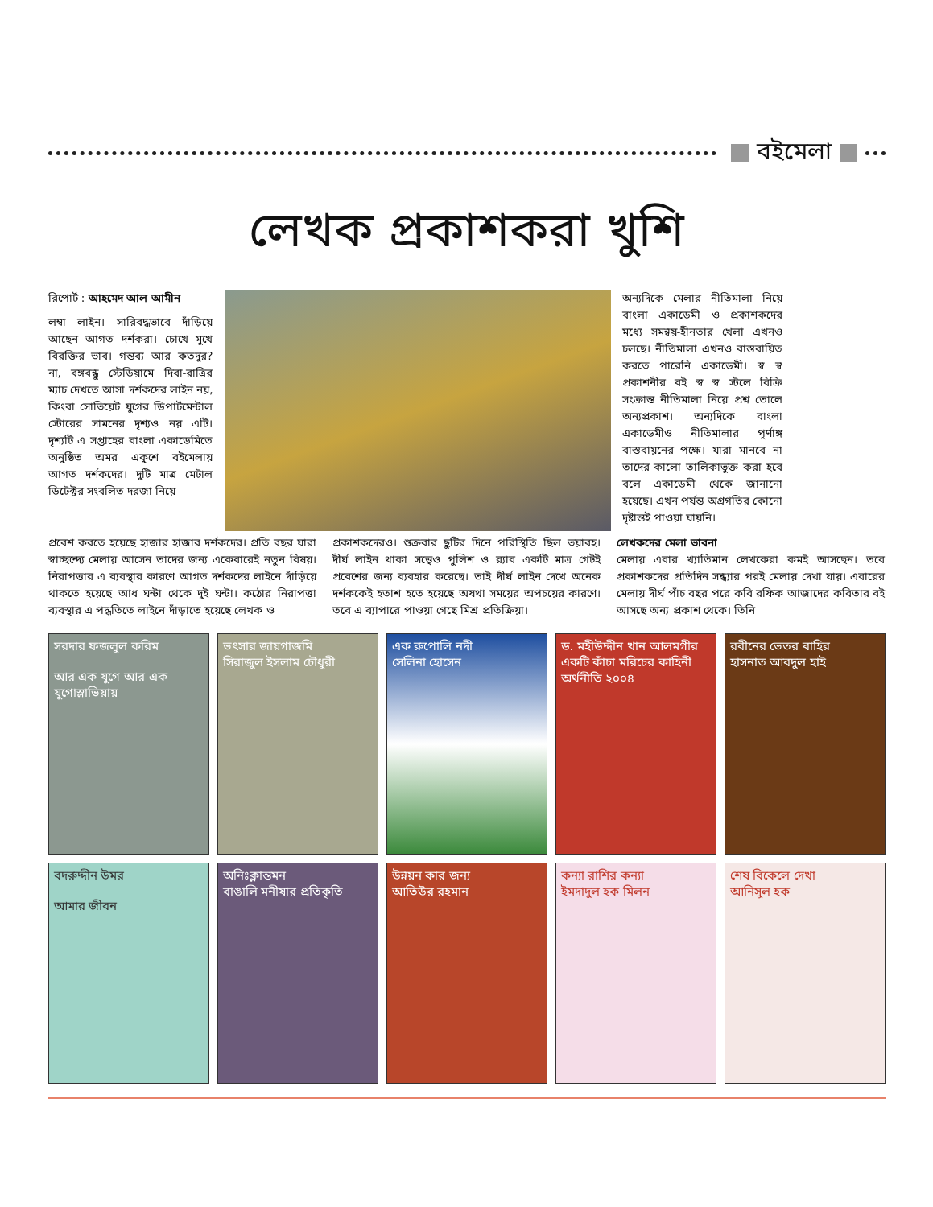বইমেলা
লেখক প্রকাশকরা খুশি
রিপোর্ট : আহমেদ আল আমীন
লম্বা লাইন। সারিবদ্ধভাবে দাঁড়িয়ে আছেন আগত দর্শকরা। চোখে মুখে বিরক্তির ভাব। গন্তব্য আর কতদূর? না, বঙ্গবন্ধু স্টেডিয়ামে দিবা-রাত্রির ম্যাচ দেখতে আসা দর্শকদের লাইন নয়, কিংবা সোভিয়েট যুগের ডিপার্টমেন্টাল স্টোরের সামনের দৃশ্যও নয় এটি। দৃশ্যটি এ সপ্তাহের বাংলা একাডেমিতে অনুষ্ঠিত অমর একুশে বইমেলায় আগত দর্শকদের। দুটি মাত্র মেটাল ডিটেক্টর সংবলিত দরজা নিয়ে
অন্যদিকে মেলার নীতিমালা নিয়ে বাংলা একাডেমী ও প্রকাশকদের মধ্যে সমন্বয়-হীনতার খেলা এখনও চলছে। নীতিমালা এখনও বাস্তবায়িত করতে পারেনি একাডেমী। স্ব স্ব প্রকাশনীর বই স্ব স্ব স্টলে বিক্রি সংক্রান্ত নীতিমালা নিয়ে প্রশ্ন তোলে অন্যপ্রকাশ। অন্যদিকে বাংলা একাডেমীও নীতিমালার পূর্ণাঙ্গ বাস্তবায়নের পক্ষে। যারা মানবে না তাদের কালো তালিকাভুক্ত করা হবে বলে একাডেমী থেকে জানানো হয়েছে। এখন পর্যন্ত অগ্রগতির কোনো দৃষ্টান্তই পাওয়া যায়নি।
প্রবেশ করতে হয়েছে হাজার হাজার দর্শকদের। প্রতি বছর যারা স্বাচ্ছন্দ্যে মেলায় আসেন তাদের জন্য একেবারেই নতুন বিষয়। নিরাপত্তার এ ব্যবস্থার কারণে আগত দর্শকদের লাইনে দাঁড়িয়ে থাকতে হয়েছে আধ ঘন্টা থেকে দুই ঘন্টা। কঠোর নিরাপত্তা ব্যবস্থার এ পদ্ধতিতে লাইনে দাঁড়াতে হয়েছে লেখক ও
প্রকাশকদেরও। শুক্রবার ছুটির দিনে পরিস্থিতি ছিল ভয়াবহ। দীর্ঘ লাইন থাকা সত্ত্বেও পুলিশ ও র‍্যাব একটি মাত্র গেটই প্রবেশের জন্য ব্যবহার করেছে। তাই দীর্ঘ লাইন দেখে অনেক দর্শককেই হতাশ হতে হয়েছে অযথা সময়ের অপচয়ের কারণে। তবে এ ব্যাপারে পাওয়া গেছে মিশ্র প্রতিক্রিয়া।
লেখকদের মেলা ভাবনা
মেলায় এবার খ্যাতিমান লেখকেরা কমই আসছেন। তবে প্রকাশকদের প্রতিদিন সন্ধ্যার পরই মেলায় দেখা যায়। এবারের মেলায় দীর্ঘ পাঁচ বছর পরে কবি রফিক আজাদের কবিতার বই আসছে অন্য প্রকাশ থেকে। তিনি
সরদার ফজলুল করিম
আর এক যুগে আর এক যুগোস্লাভিয়ায়
ভৎসার জায়গাজমি
সিরাজুল ইসলাম চৌধুরী
এক রুপোলি নদী
সেলিনা হোসেন
ড. মহীউদ্দীন খান আলমগীর
একটি কাঁচা মরিচের কাহিনী
অর্থনীতি ২০০৪
রবীনের ভেতর বাহির
হাসনাত আবদুল হাই
বদরুদ্দীন উমর
আমার জীবন
অনিঃক্লান্তমন
বাঙালি মনীষার প্রতিকৃতি
উন্নয়ন কার জন্য
আতিউর রহমান
কন্যা রাশির কন্যা
ইমদাদুল হক মিলন
শেষ বিকেলে দেখা
আনিসুল হক